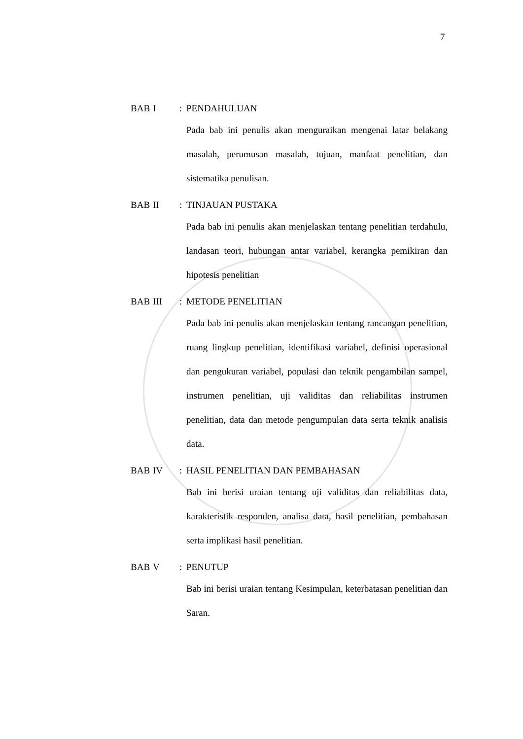7
BAB I: PENDAHULUAN
Pada bab ini penulis akan menguraikan mengenai latar belakang masalah, perumusan masalah, tujuan, manfaat penelitian, dan sistematika penulisan.
BAB II: TINJAUAN PUSTAKA
Pada bab ini penulis akan menjelaskan tentang penelitian terdahulu, landasan teori, hubungan antar variabel, kerangka pemikiran dan hipotesis penelitian
BAB III: METODE PENELITIAN
Pada bab ini penulis akan menjelaskan tentang rancangan penelitian, ruang lingkup penelitian, identifikasi variabel, definisi operasional dan pengukuran variabel, populasi dan teknik pengambilan sampel, instrumen penelitian, uji validitas dan reliabilitas instrumen penelitian, data dan metode pengumpulan data serta teknik analisis data.
BAB IV: HASIL PENELITIAN DAN PEMBAHASAN
Bab ini berisi uraian tentang uji validitas dan reliabilitas data, karakteristik responden, analisa data, hasil penelitian, pembahasan serta implikasi hasil penelitian.
BAB V: PENUTUP
Bab ini berisi uraian tentang Kesimpulan, keterbatasan penelitian dan Saran.